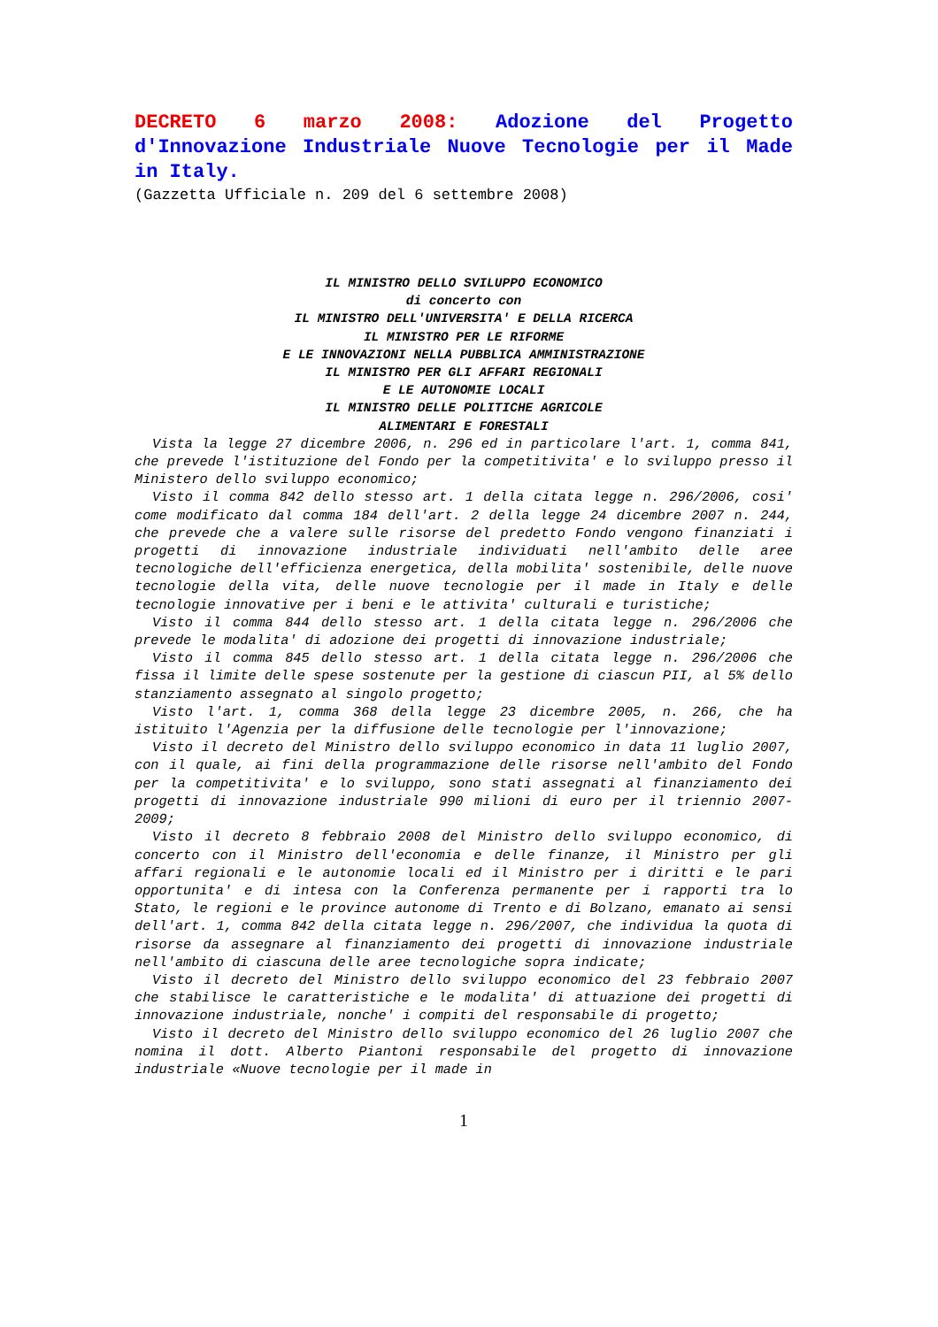DECRETO 6 marzo 2008: Adozione del Progetto d'Innovazione Industriale Nuove Tecnologie per il Made in Italy.
(Gazzetta Ufficiale n. 209 del 6 settembre 2008)
IL MINISTRO DELLO SVILUPPO ECONOMICO
di concerto con
IL MINISTRO DELL'UNIVERSITA' E DELLA RICERCA
IL MINISTRO PER LE RIFORME
E LE INNOVAZIONI NELLA PUBBLICA AMMINISTRAZIONE
IL MINISTRO PER GLI AFFARI REGIONALI
E LE AUTONOMIE LOCALI
IL MINISTRO DELLE POLITICHE AGRICOLE
ALIMENTARI E FORESTALI
Vista la legge 27 dicembre 2006, n. 296 ed in particolare l'art. 1, comma 841, che prevede l'istituzione del Fondo per la competitivita' e lo sviluppo presso il Ministero dello sviluppo economico;
Visto il comma 842 dello stesso art. 1 della citata legge n. 296/2006, cosi' come modificato dal comma 184 dell'art. 2 della legge 24 dicembre 2007 n. 244, che prevede che a valere sulle risorse del predetto Fondo vengono finanziati i progetti di innovazione industriale individuati nell'ambito delle aree tecnologiche dell'efficienza energetica, della mobilita' sostenibile, delle nuove tecnologie della vita, delle nuove tecnologie per il made in Italy e delle tecnologie innovative per i beni e le attivita' culturali e turistiche;
Visto il comma 844 dello stesso art. 1 della citata legge n. 296/2006 che prevede le modalita' di adozione dei progetti di innovazione industriale;
Visto il comma 845 dello stesso art. 1 della citata legge n. 296/2006 che fissa il limite delle spese sostenute per la gestione di ciascun PII, al 5% dello stanziamento assegnato al singolo progetto;
Visto l'art. 1, comma 368 della legge 23 dicembre 2005, n. 266, che ha istituito l'Agenzia per la diffusione delle tecnologie per l'innovazione;
Visto il decreto del Ministro dello sviluppo economico in data 11 luglio 2007, con il quale, ai fini della programmazione delle risorse nell'ambito del Fondo per la competitivita' e lo sviluppo, sono stati assegnati al finanziamento dei progetti di innovazione industriale 990 milioni di euro per il triennio 2007-2009;
Visto il decreto 8 febbraio 2008 del Ministro dello sviluppo economico, di concerto con il Ministro dell'economia e delle finanze, il Ministro per gli affari regionali e le autonomie locali ed il Ministro per i diritti e le pari opportunita' e di intesa con la Conferenza permanente per i rapporti tra lo Stato, le regioni e le province autonome di Trento e di Bolzano, emanato ai sensi dell'art. 1, comma 842 della citata legge n. 296/2007, che individua la quota di risorse da assegnare al finanziamento dei progetti di innovazione industriale nell'ambito di ciascuna delle aree tecnologiche sopra indicate;
Visto il decreto del Ministro dello sviluppo economico del 23 febbraio 2007 che stabilisce le caratteristiche e le modalita' di attuazione dei progetti di innovazione industriale, nonche' i compiti del responsabile di progetto;
Visto il decreto del Ministro dello sviluppo economico del 26 luglio 2007 che nomina il dott. Alberto Piantoni responsabile del progetto di innovazione industriale «Nuove tecnologie per il made in
1